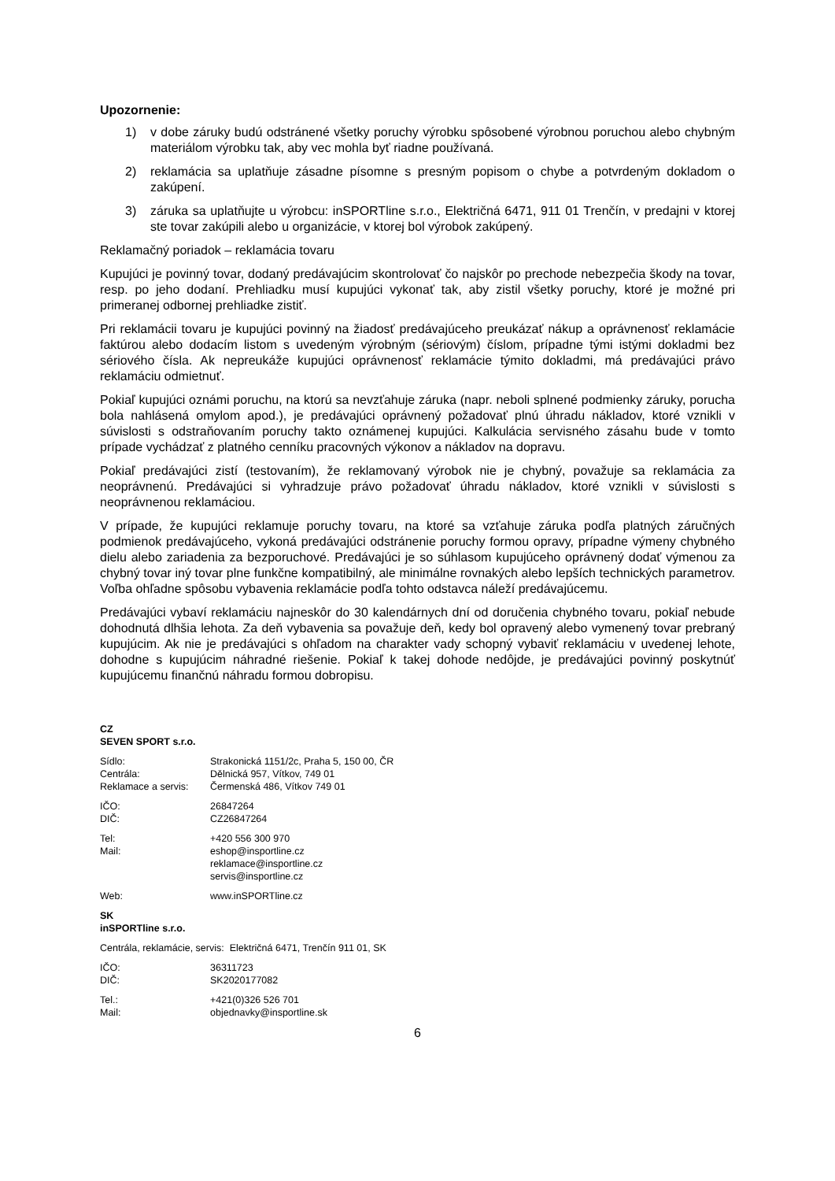Upozornenie:
1) v dobe záruky budú odstránené všetky poruchy výrobku spôsobené výrobnou poruchou alebo chybným materiálom výrobku tak, aby vec mohla byť riadne používaná.
2) reklamácia sa uplatňuje zásadne písomne s presným popisom o chybe a potvrdeným dokladom o zakúpení.
3) záruka sa uplatňujte u výrobcu: inSPORTline s.r.o., Električná 6471, 911 01 Trenčín, v predajni v ktorej ste tovar zakúpili alebo u organizácie, v ktorej bol výrobok zakúpený.
Reklamačný poriadok – reklamácia tovaru
Kupujúci je povinný tovar, dodaný predávajúcim skontrolovať čo najskôr po prechode nebezpečia škody na tovar, resp. po jeho dodaní. Prehliadku musí kupujúci vykonať tak, aby zistil všetky poruchy, ktoré je možné pri primeranej odbornej prehliadke zistiť.
Pri reklamácii tovaru je kupujúci povinný na žiadosť predávajúceho preukázať nákup a oprávnenosť reklamácie faktúrou alebo dodacím listom s uvedeným výrobným (sériovým) číslom, prípadne tými istými dokladmi bez sériového čísla. Ak nepreukáže kupujúci oprávnenosť reklamácie týmito dokladmi, má predávajúci právo reklamáciu odmietnuť.
Pokiaľ kupujúci oznámi poruchu, na ktorú sa nevzťahuje záruka (napr. neboli splnené podmienky záruky, porucha bola nahlásená omylom apod.), je predávajúci oprávnený požadovať plnú úhradu nákladov, ktoré vznikli v súvislosti s odstraňovaním poruchy takto oznámenej kupujúci. Kalkulácia servisného zásahu bude v tomto prípade vychádzať z platného cenníku pracovných výkonov a nákladov na dopravu.
Pokiaľ predávajúci zistí (testovaním), že reklamovaný výrobok nie je chybný, považuje sa reklamácia za neoprávnenú. Predávajúci si vyhradzuje právo požadovať úhradu nákladov, ktoré vznikli v súvislosti s neoprávnenou reklamáciou.
V prípade, že kupujúci reklamuje poruchy tovaru, na ktoré sa vzťahuje záruka podľa platných záručných podmienok predávajúceho, vykoná predávajúci odstránenie poruchy formou opravy, prípadne výmeny chybného dielu alebo zariadenia za bezporuchové. Predávajúci je so súhlasom kupujúceho oprávnený dodať výmenou za chybný tovar iný tovar plne funkčne kompatibilný, ale minimálne rovnakých alebo lepších technických parametrov. Voľba ohľadne spôsobu vybavenia reklamácie podľa tohto odstavca náleží predávajúcemu.
Predávajúci vybaví reklamáciu najneskôr do 30 kalendárnych dní od doručenia chybného tovaru, pokiaľ nebude dohodnutá dlhšia lehota. Za deň vybavenia sa považuje deň, kedy bol opravený alebo vymenený tovar prebraný kupujúcim. Ak nie je predávajúci s ohľadom na charakter vady schopný vybaviť reklamáciu v uvedenej lehote, dohodne s kupujúcim náhradné riešenie. Pokiaľ k takej dohode nedôjde, je predávajúci povinný poskytnúť kupujúcemu finančnú náhradu formou dobropisu.
CZ
SEVEN SPORT s.r.o.
Sídlo: Strakonická 1151/2c, Praha 5, 150 00, ČR
Centrála: Dělnická 957, Vítkov, 749 01
Reklamace a servis: Čermenská 486, Vítkov 749 01
IČO: 26847264
DIČ: CZ26847264
Tel: +420 556 300 970
Mail: eshop@insportline.cz
reklamace@insportline.cz
servis@insportline.cz
Web: www.inSPORTline.cz
SK
inSPORTline s.r.o.
Centrála, reklamácie, servis: Električná 6471, Trenčín 911 01, SK
IČO: 36311723
DIČ: SK2020177082
Tel.: +421(0)326 526 701
Mail: objednavky@insportline.sk
6